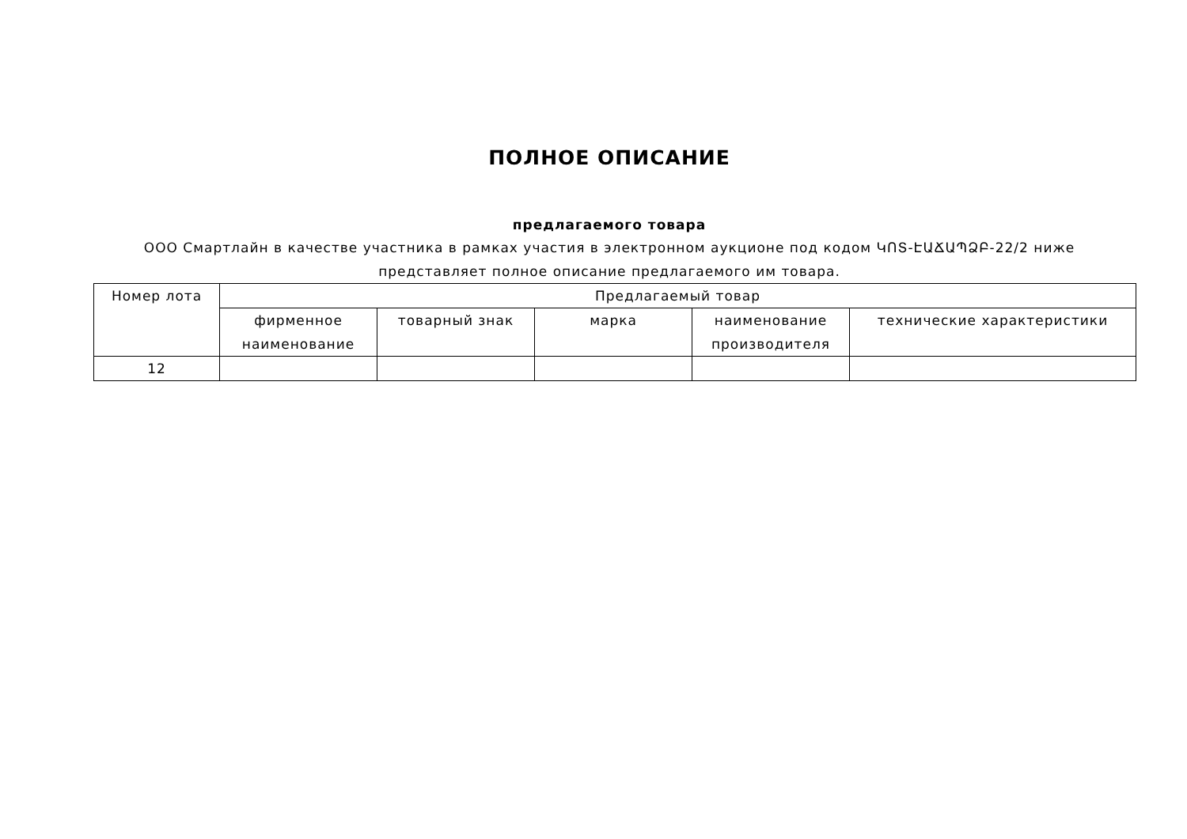ПОЛНОЕ ОПИСАНИЕ
предлагаемого товара
ООО Смартлайн в качестве участника в рамках участия в электронном аукционе под кодом ԿՈՏ-ԷԱՃԱՊՁԲ-22/2 ниже представляет полное описание предлагаемого им товара.
| Номер лота | Предлагаемый товар | | | | |
| --- | --- | --- | --- | --- | --- |
| | фирменное наименование | товарный знак | марка | наименование производителя | технические характеристики |
| 12 | | | | | |